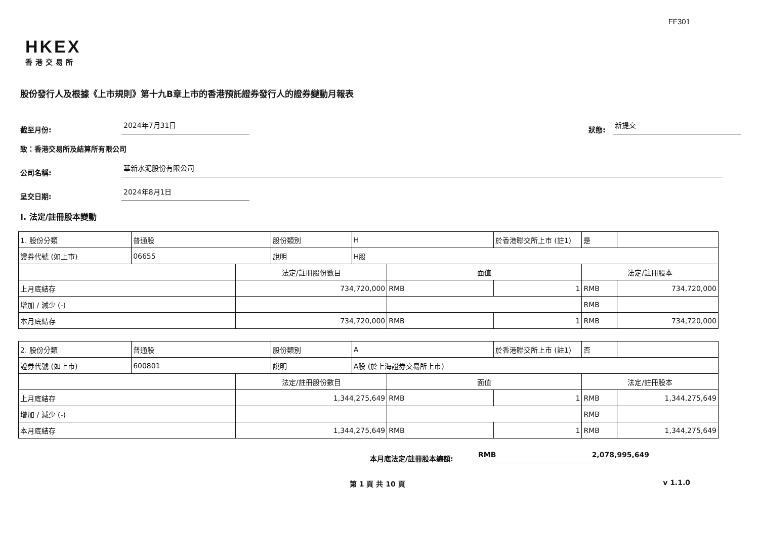FF301
HKEX
香港交易所
股份發行人及根據《上市規則》第十九B章上市的香港預託證券發行人的證券變動月報表
截至月份: 2024年7月31日 狀態: 新提交
致：香港交易所及結算所有限公司
公司名稱: 華新水泥股份有限公司
呈交日期: 2024年8月1日
I. 法定/註冊股本變動
| 1. 股份分類 | 普通股 | | 股份類別 | H | | 於香港聯交所上市 (註1) | 是 | |
| 證券代號 (如上市) | 06655 | | 說明 | H股 | | | | |
| | | 法定/註冊股份數目 | | | 面值 | | 法定/註冊股本 | |
| 上月底結存 | | 734,720,000 | | | RMB | 1 | RMB | 734,720,000 |
| 增加 / 減少 (-) | | | | | | | RMB | |
| 本月底結存 | | 734,720,000 | | | RMB | 1 | RMB | 734,720,000 |
| 2. 股份分類 | 普通股 | | 股份類別 | A | | 於香港聯交所上市 (註1) | 否 | |
| 證券代號 (如上市) | 600801 | | 說明 | A股 (於上海證券交易所上市) | | | | |
| | | 法定/註冊股份數目 | | | 面值 | | 法定/註冊股本 | |
| 上月底結存 | | 1,344,275,649 | | | RMB | 1 | RMB | 1,344,275,649 |
| 增加 / 減少 (-) | | | | | | | RMB | |
| 本月底結存 | | 1,344,275,649 | | | RMB | 1 | RMB | 1,344,275,649 |
本月底法定/註冊股本總額: RMB 2,078,995,649
第 1 頁 共 10 頁 v 1.1.0